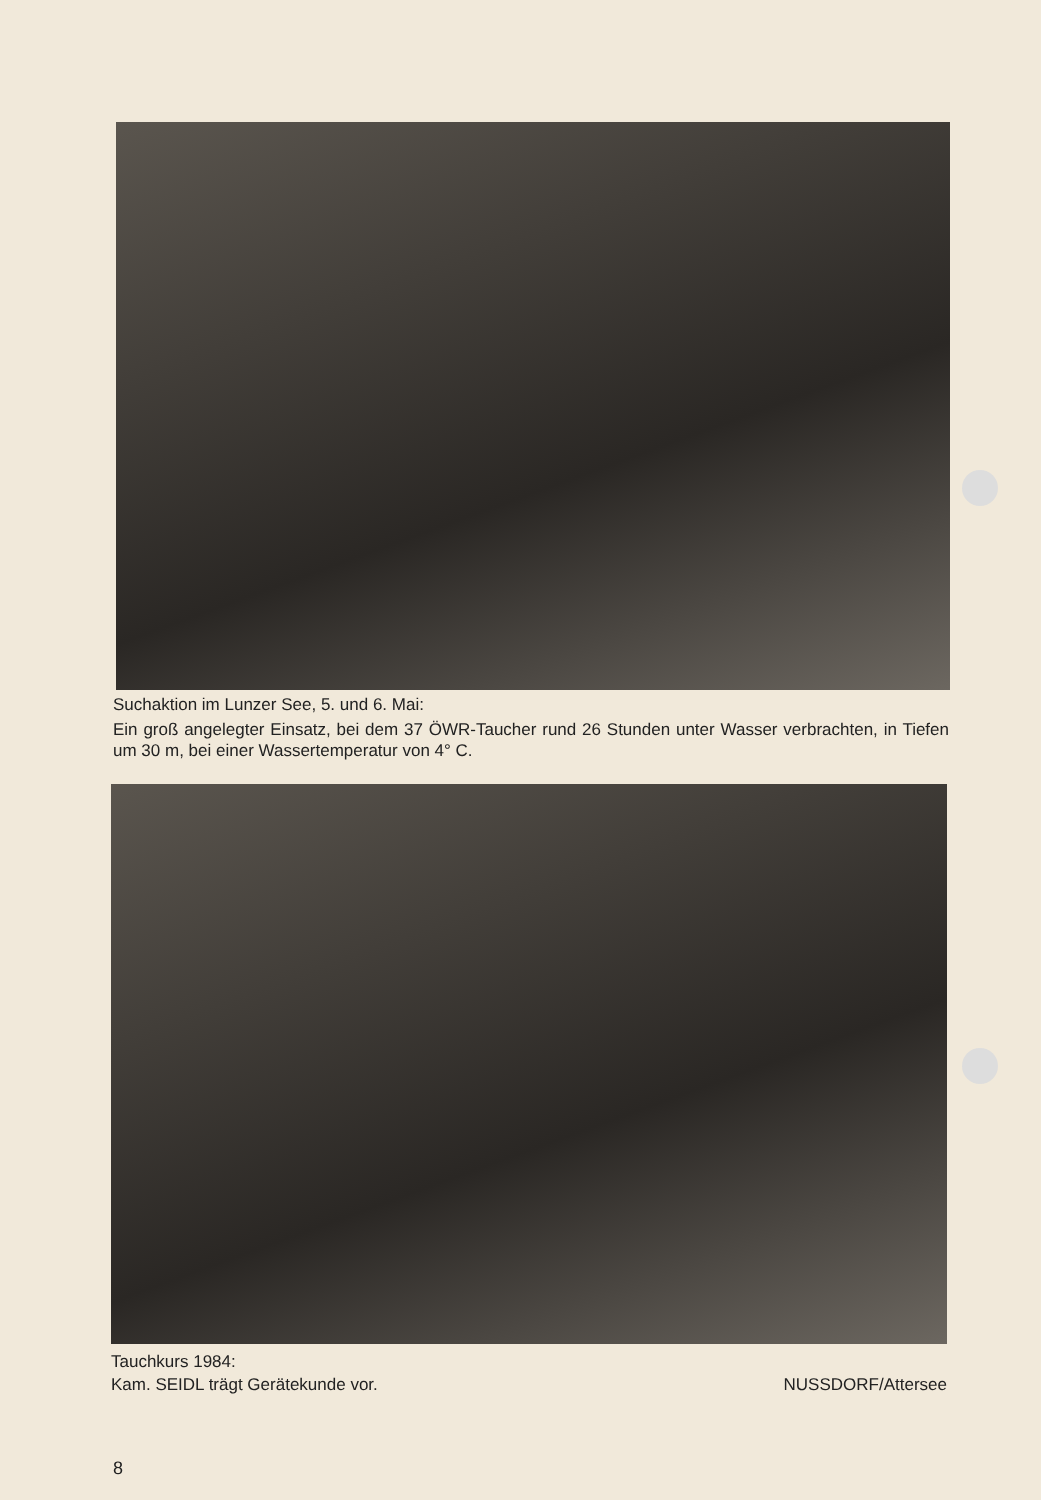Suchaktion im Lunzer See, 5. und 6. Mai:
Ein groß angelegter Einsatz, bei dem 37 ÖWR-Taucher rund 26 Stunden unter Wasser verbrachten, in Tiefen um 30 m, bei einer Wassertemperatur von 4° C.
Tauchkurs 1984:
Kam. SEIDL trägt Gerätekunde vor. NUSSDORF/Attersee
8